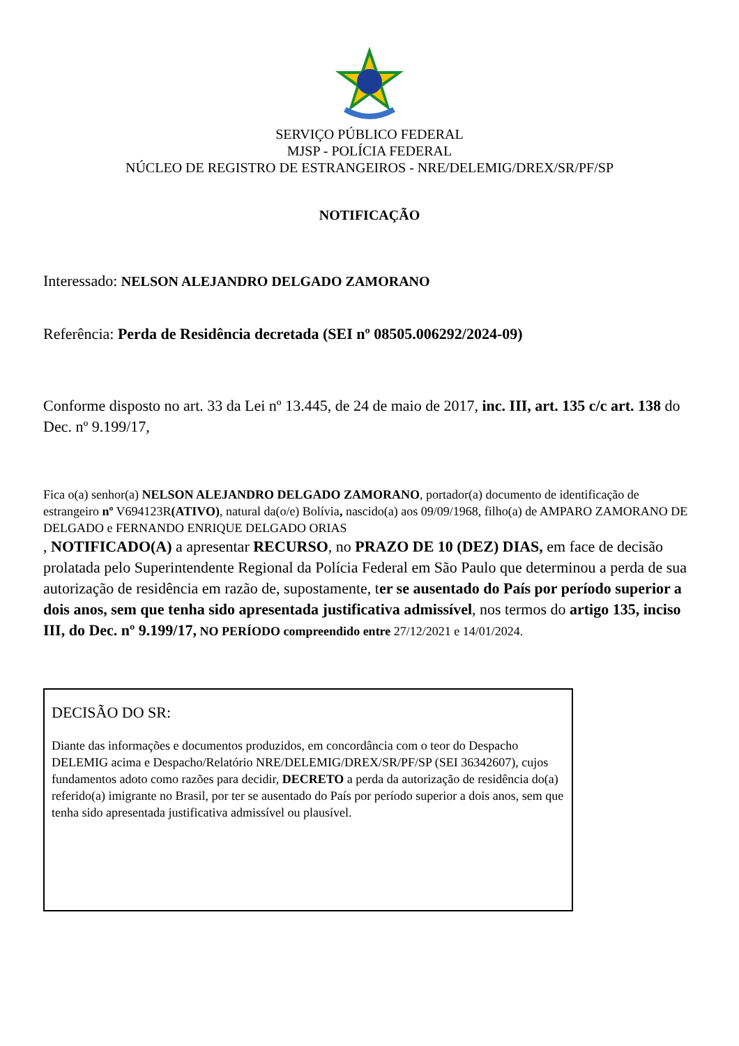SERVIÇO PÚBLICO FEDERAL
MJSP - POLÍCIA FEDERAL
NÚCLEO DE REGISTRO DE ESTRANGEIROS - NRE/DELEMIG/DREX/SR/PF/SP
NOTIFICAÇÃO
Interessado: NELSON ALEJANDRO DELGADO ZAMORANO
Referência: Perda de Residência decretada (SEI nº 08505.006292/2024-09)
Conforme disposto no art. 33 da Lei nº 13.445, de 24 de maio de 2017, inc. III, art. 135 c/c art. 138 do Dec. nº 9.199/17,
Fica o(a) senhor(a) NELSON ALEJANDRO DELGADO ZAMORANO, portador(a) documento de identificação de estrangeiro nº V694123R(ATIVO), natural da(o/e) Bolívia, nascido(a) aos 09/09/1968, filho(a) de AMPARO ZAMORANO DE DELGADO e FERNANDO ENRIQUE DELGADO ORIAS
, NOTIFICADO(A) a apresentar RECURSO, no PRAZO DE 10 (DEZ) DIAS, em face de decisão prolatada pelo Superintendente Regional da Polícia Federal em São Paulo que determinou a perda de sua autorização de residência em razão de, supostamente, ter se ausentado do País por período superior a dois anos, sem que tenha sido apresentada justificativa admissível, nos termos do artigo 135, inciso III, do Dec. nº 9.199/17, NO PERÍODO compreendido entre 27/12/2021 e 14/01/2024.
DECISÃO DO SR:
Diante das informações e documentos produzidos, em concordância com o teor do Despacho DELEMIG acima e Despacho/Relatório NRE/DELEMIG/DREX/SR/PF/SP (SEI 36342607), cujos fundamentos adoto como razões para decidir, DECRETO a perda da autorização de residência do(a) referido(a) imigrante no Brasil, por ter se ausentado do País por período superior a dois anos, sem que tenha sido apresentada justificativa admissível ou plausível.